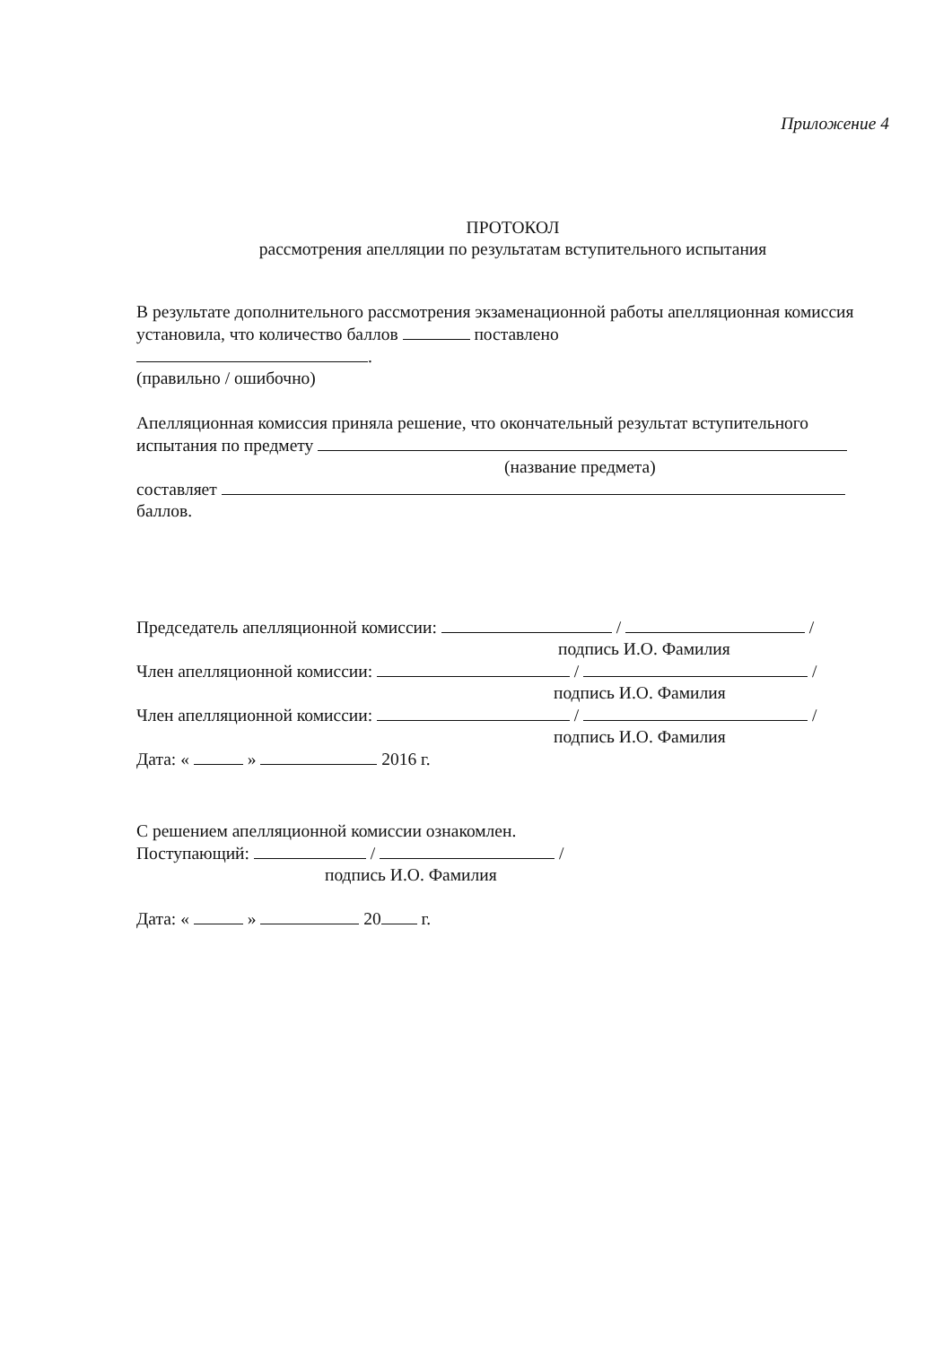Приложение 4
ПРОТОКОЛ
рассмотрения апелляции по результатам вступительного испытания
В результате дополнительного рассмотрения экзаменационной работы апелляционная комиссия установила, что количество баллов поставлено
.
(правильно / ошибочно)
Апелляционная комиссия приняла решение, что окончательный результат вступительного испытания по предмету
(название предмета)
составляет
баллов.
Председатель апелляционной комиссии: / /
подпись И.О. Фамилия
Член апелляционной комиссии: / /
подпись И.О. Фамилия
Член апелляционной комиссии: / /
подпись И.О. Фамилия
Дата: « » 2016 г.
С решением апелляционной комиссии ознакомлен.
Поступающий: / /
подпись И.О. Фамилия
Дата: « » 20 г.